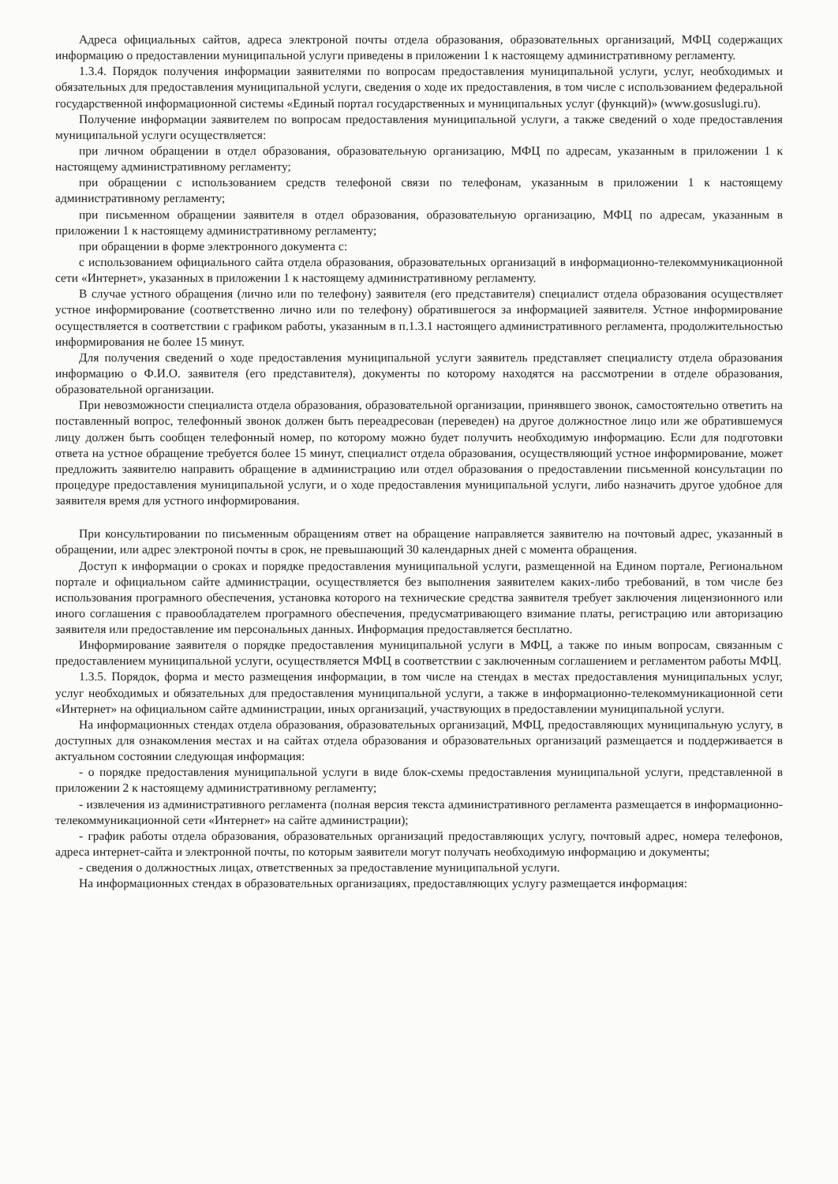Адреса официальных сайтов, адреса электроной почты отдела образования, образовательных организаций, МФЦ содержащих информацию о предоставлении муниципальной услуги приведены в приложении 1 к настоящему административному регламенту.
1.3.4. Порядок получения информации заявителями по вопросам предоставления муниципальной услуги, услуг, необходимых и обязательных для предоставления муниципальной услуги, сведения о ходе их предоставления, в том числе с использованием федеральной государственной информационной системы «Единый портал государственных и муниципальных услуг (функций)» (www.gosuslugi.ru).
Получение информации заявителем по вопросам предоставления муниципальной услуги, а также сведений о ходе предоставления муниципальной услуги осуществляется:
при личном обращении в отдел образования, образовательную организацию, МФЦ по адресам, указанным в приложении 1 к настоящему административному регламенту;
при обращении с использованием средств телефоной связи по телефонам, указанным в приложении 1 к настоящему административному регламенту;
при письменном обращении заявителя в отдел образования, образовательную организацию, МФЦ по адресам, указанным в приложении 1 к настоящему административному регламенту;
при обращении в форме электронного документа с:
с использованием официального сайта отдела образования, образовательных организаций в информационно-телекоммуникационной сети «Интернет», указанных в приложении 1 к настоящему административному регламенту.
В случае устного обращения (лично или по телефону) заявителя (его представителя) специалист отдела образования осуществляет устное информирование (соответственно лично или по телефону) обратившегося за информацией заявителя. Устное информирование осуществляется в соответствии с графиком работы, указанным в п.1.3.1 настоящего административного регламента, продолжительностью информирования не более 15 минут.
Для получения сведений о ходе предоставления муниципальной услуги заявитель представляет специалисту отдела образования информацию о Ф.И.О. заявителя (его представителя), документы по которому находятся на рассмотрении в отделе образования, образовательной организации.
При невозможности специалиста отдела образования, образовательной организации, принявшего звонок, самостоятельно ответить на поставленный вопрос, телефонный звонок должен быть переадресован (переведен) на другое должностное лицо или же обратившемуся лицу должен быть сообщен телефонный номер, по которому можно будет получить необходимую информацию. Если для подготовки ответа на устное обращение требуется более 15 минут, специалист отдела образования, осуществляющий устное информирование, может предложить заявителю направить обращение в администрацию или отдел образования о предоставлении письменной консультации по процедуре предоставления муниципальной услуги, и о ходе предоставления муниципальной услуги, либо назначить другое удобное для заявителя время для устного информирования.
При консультировании по письменным обращениям ответ на обращение направляется заявителю на почтовый адрес, указанный в обращении, или адрес электроной почты в срок, не превышающий 30 календарных дней с момента обращения.
Доступ к информации о сроках и порядке предоставления муниципальной услуги, размещенной на Едином портале, Региональном портале и официальном сайте администрации, осуществляется без выполнения заявителем каких-либо требований, в том числе без использования програмного обеспечения, установка которого на технические средства заявителя требует заключения лицензионного или иного соглашения с правообладателем програмного обеспечения, предусматривающего взимание платы, регистрацию или авторизацию заявителя или предоставление им персональных данных. Информация предоставляется бесплатно.
Информирование заявителя о порядке предоставления муниципальной услуги в МФЦ, а также по иным вопросам, связанным с предоставлением муниципальной услуги, осуществляется МФЦ в соответствии с заключенным соглашением и регламентом работы МФЦ.
1.3.5. Порядок, форма и место размещения информации, в том числе на стендах в местах предоставления муниципальных услуг, услуг необходимых и обязательных для предоставления муниципальной услуги, а также в информационно-телекоммуникационной сети «Интернет» на официальном сайте администрации, иных организаций, участвующих в предоставлении муниципальной услуги.
На информационных стендах отдела образования, образовательных организаций, МФЦ, предоставляющих муниципальную услугу, в доступных для ознакомления местах и на сайтах отдела образования и образовательных организаций размещается и поддерживается в актуальном состоянии следующая информация:
- о порядке предоставления муниципальной услуги в виде блок-схемы предоставления муниципальной услуги, представленной в приложении 2 к настоящему административному регламенту;
- извлечения из административного регламента (полная версия текста административного регламента размещается в информационно-телекоммуникационной сети «Интернет» на сайте администрации);
- график работы отдела образования, образовательных организаций предоставляющих услугу, почтовый адрес, номера телефонов, адреса интернет-сайта и электронной почты, по которым заявители могут получать необходимую информацию и документы;
- сведения о должностных лицах, ответственных за предоставление муниципальной услуги.
На информационных стендах в образовательных организациях, предоставляющих услугу размещается информация: